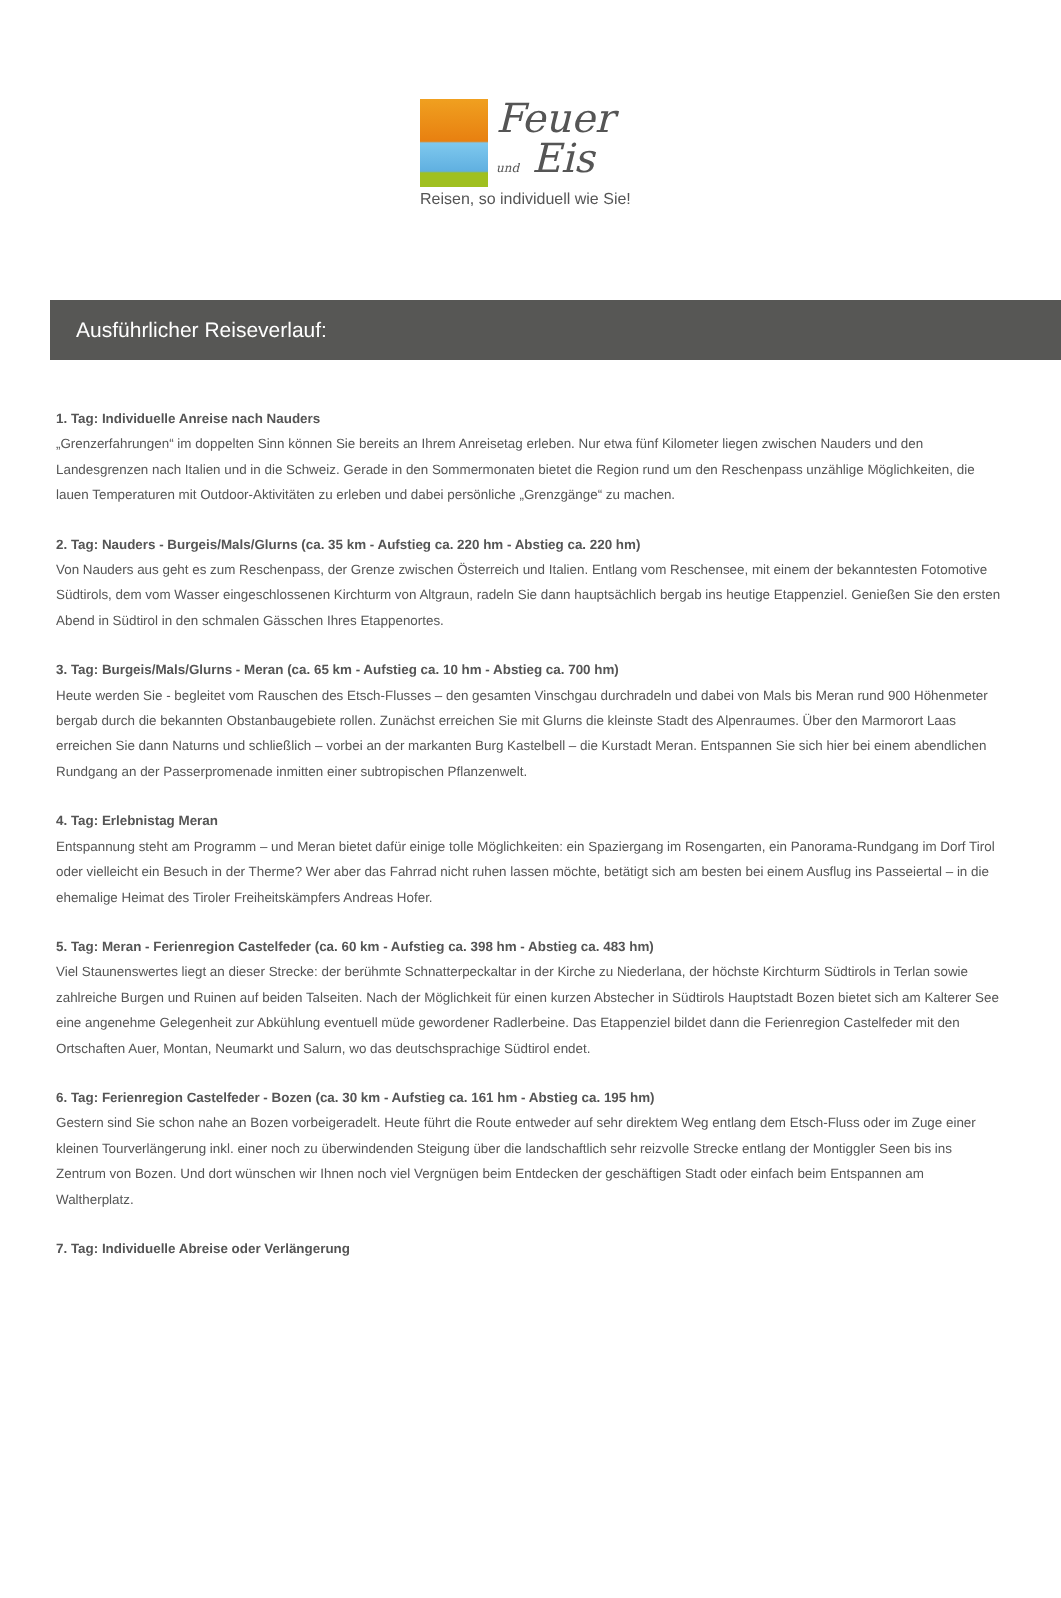Feuer
und Eis
Reisen, so individuell wie Sie!
Ausführlicher Reiseverlauf:
1. Tag: Individuelle Anreise nach Nauders
„Grenzerfahrungen“ im doppelten Sinn können Sie bereits an Ihrem Anreisetag erleben. Nur etwa fünf Kilometer liegen zwischen Nauders und den Landesgrenzen nach Italien und in die Schweiz. Gerade in den Sommermonaten bietet die Region rund um den Reschenpass unzählige Möglichkeiten, die lauen Temperaturen mit Outdoor-Aktivitäten zu erleben und dabei persönliche „Grenzgänge“ zu machen.
2. Tag: Nauders - Burgeis/Mals/Glurns (ca. 35 km - Aufstieg ca. 220 hm - Abstieg ca. 220 hm)
Von Nauders aus geht es zum Reschenpass, der Grenze zwischen Österreich und Italien. Entlang vom Reschensee, mit einem der bekanntesten Fotomotive Südtirols, dem vom Wasser eingeschlossenen Kirchturm von Altgraun, radeln Sie dann hauptsächlich bergab ins heutige Etappenziel. Genießen Sie den ersten Abend in Südtirol in den schmalen Gässchen Ihres Etappenortes.
3. Tag: Burgeis/Mals/Glurns - Meran (ca. 65 km - Aufstieg ca. 10 hm - Abstieg ca. 700 hm)
Heute werden Sie - begleitet vom Rauschen des Etsch-Flusses – den gesamten Vinschgau durchradeln und dabei von Mals bis Meran rund 900 Höhenmeter bergab durch die bekannten Obstanbaugebiete rollen. Zunächst erreichen Sie mit Glurns die kleinste Stadt des Alpenraumes. Über den Marmorort Laas erreichen Sie dann Naturns und schließlich – vorbei an der markanten Burg Kastelbell – die Kurstadt Meran. Entspannen Sie sich hier bei einem abendlichen Rundgang an der Passerpromenade inmitten einer subtropischen Pflanzenwelt.
4. Tag: Erlebnistag Meran
Entspannung steht am Programm – und Meran bietet dafür einige tolle Möglichkeiten: ein Spaziergang im Rosengarten, ein Panorama-Rundgang im Dorf Tirol oder vielleicht ein Besuch in der Therme? Wer aber das Fahrrad nicht ruhen lassen möchte, betätigt sich am besten bei einem Ausflug ins Passeiertal – in die ehemalige Heimat des Tiroler Freiheitskämpfers Andreas Hofer.
5. Tag: Meran - Ferienregion Castelfeder (ca. 60 km - Aufstieg ca. 398 hm - Abstieg ca. 483 hm)
Viel Staunenswertes liegt an dieser Strecke: der berühmte Schnatterpeckaltar in der Kirche zu Niederlana, der höchste Kirchturm Südtirols in Terlan sowie zahlreiche Burgen und Ruinen auf beiden Talseiten. Nach der Möglichkeit für einen kurzen Abstecher in Südtirols Hauptstadt Bozen bietet sich am Kalterer See eine angenehme Gelegenheit zur Abkühlung eventuell müde gewordener Radlerbeine. Das Etappenziel bildet dann die Ferienregion Castelfeder mit den Ortschaften Auer, Montan, Neumarkt und Salurn, wo das deutschsprachige Südtirol endet.
6. Tag: Ferienregion Castelfeder - Bozen (ca. 30 km - Aufstieg ca. 161 hm - Abstieg ca. 195 hm)
Gestern sind Sie schon nahe an Bozen vorbeigeradelt. Heute führt die Route entweder auf sehr direktem Weg entlang dem Etsch-Fluss oder im Zuge einer kleinen Tourverlängerung inkl. einer noch zu überwindenden Steigung über die landschaftlich sehr reizvolle Strecke entlang der Montiggler Seen bis ins Zentrum von Bozen. Und dort wünschen wir Ihnen noch viel Vergnügen beim Entdecken der geschäftigen Stadt oder einfach beim Entspannen am Waltherplatz.
7. Tag: Individuelle Abreise oder Verlängerung